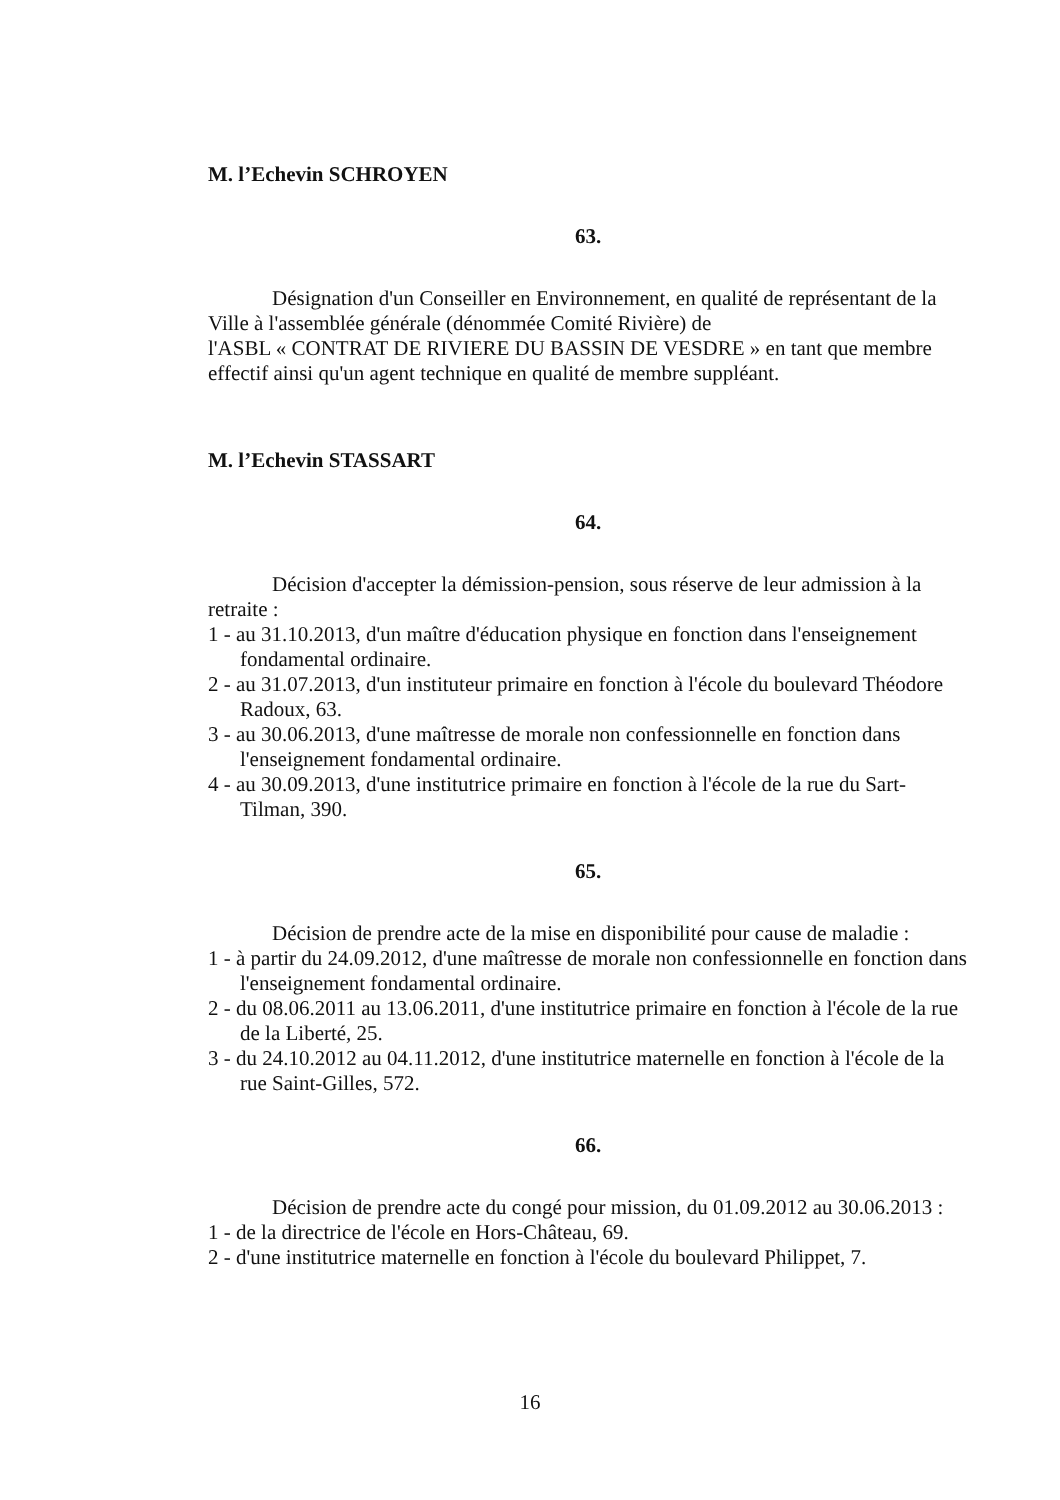M. l’Echevin SCHROYEN
63.
Désignation d'un Conseiller en Environnement, en qualité de représentant de la Ville à l'assemblée générale (dénommée Comité Rivière) de
l'ASBL « CONTRAT DE RIVIERE DU BASSIN DE VESDRE » en tant que membre effectif ainsi qu'un agent technique en qualité de membre suppléant.
M. l’Echevin STASSART
64.
Décision d'accepter la démission-pension, sous réserve de leur admission à la retraite :
1 - au 31.10.2013, d'un maître d'éducation physique en fonction dans l'enseignement fondamental ordinaire.
2 - au 31.07.2013, d'un instituteur primaire en fonction à l'école du boulevard Théodore Radoux, 63.
3 - au 30.06.2013, d'une maîtresse de morale non confessionnelle en fonction dans l'enseignement fondamental ordinaire.
4 - au 30.09.2013, d'une institutrice primaire en fonction à l'école de la rue du Sart-Tilman, 390.
65.
Décision de prendre acte de la mise en disponibilité pour cause de maladie :
1 - à partir du 24.09.2012, d'une maîtresse de morale non confessionnelle en fonction dans l'enseignement fondamental ordinaire.
2 - du 08.06.2011 au 13.06.2011, d'une institutrice primaire en fonction à l'école de la rue de la Liberté, 25.
3 - du 24.10.2012 au 04.11.2012, d'une institutrice maternelle en fonction à l'école de la rue Saint-Gilles, 572.
66.
Décision de prendre acte du congé pour mission, du 01.09.2012 au 30.06.2013 :
1 - de la directrice de l'école en Hors-Château, 69.
2 - d'une institutrice maternelle en fonction à l'école du boulevard Philippet, 7.
16